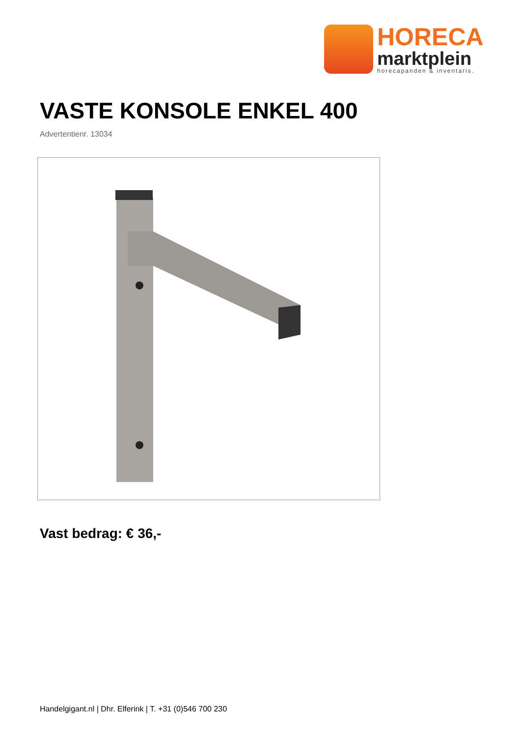HORECA
marktplein
horecapanden & inventaris.
VASTE KONSOLE ENKEL 400
Advertentienr. 13034
Vast bedrag: € 36,-
Handelgigant.nl | Dhr. Elferink | T. +31 (0)546 700 230